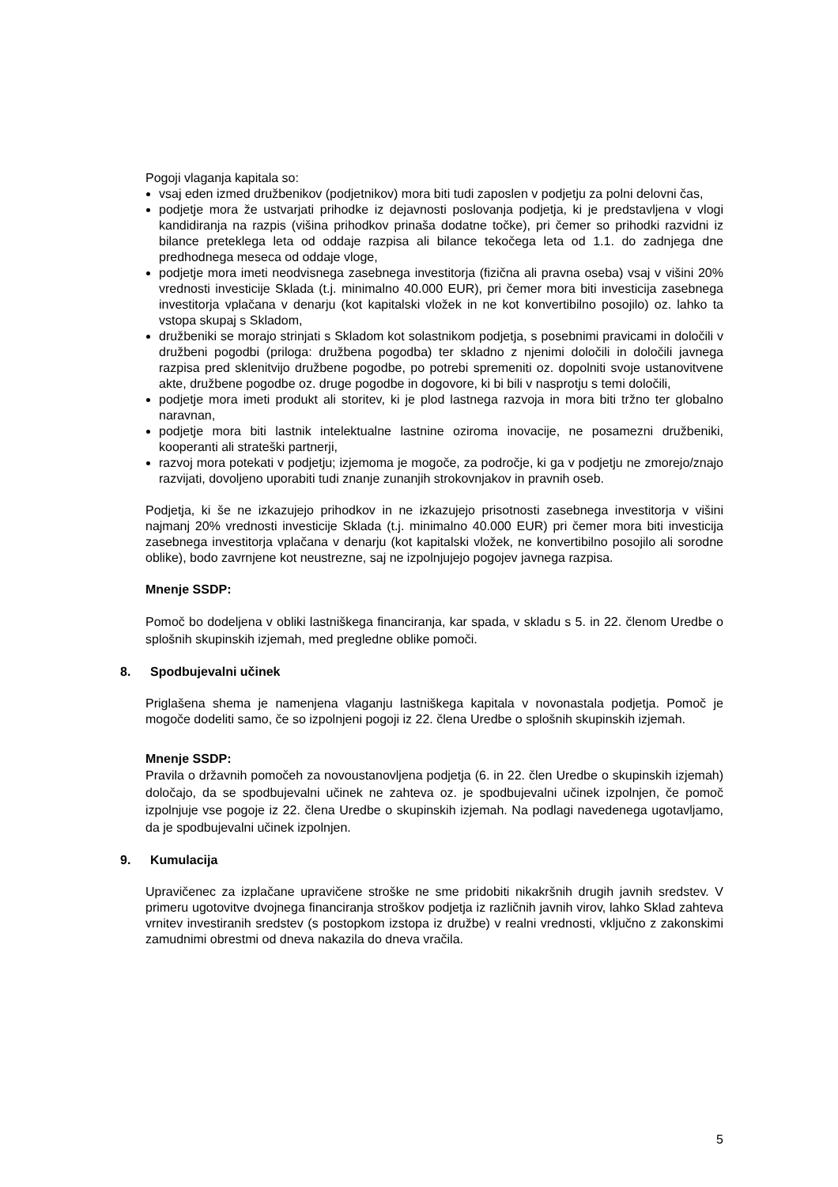Pogoji vlaganja kapitala so:
vsaj eden izmed družbenikov (podjetnikov) mora biti tudi zaposlen v podjetju za polni delovni čas,
podjetje mora že ustvarjati prihodke iz dejavnosti poslovanja podjetja, ki je predstavljena v vlogi kandidiranja na razpis (višina prihodkov prinaša dodatne točke), pri čemer so prihodki razvidni iz bilance preteklega leta od oddaje razpisa ali bilance tekočega leta od 1.1. do zadnjega dne predhodnega meseca od oddaje vloge,
podjetje mora imeti neodvisnega zasebnega investitorja (fizična ali pravna oseba) vsaj v višini 20% vrednosti investicije Sklada (t.j. minimalno 40.000 EUR), pri čemer mora biti investicija zasebnega investitorja vplačana v denarju (kot kapitalski vložek in ne kot konvertibilno posojilo) oz. lahko ta vstopa skupaj s Skladom,
družbeniki se morajo strinjati s Skladom kot solastnikom podjetja, s posebnimi pravicami in določili v družbeni pogodbi (priloga: družbena pogodba) ter skladno z njenimi določili in določili javnega razpisa pred sklenitvijo družbene pogodbe, po potrebi spremeniti oz. dopolniti svoje ustanovitvene akte, družbene pogodbe oz. druge pogodbe in dogovore, ki bi bili v nasprotju s temi določili,
podjetje mora imeti produkt ali storitev, ki je plod lastnega razvoja in mora biti tržno ter globalno naravnan,
podjetje mora biti lastnik intelektualne lastnine oziroma inovacije, ne posamezni družbeniki, kooperanti ali strateški partnerji,
razvoj mora potekati v podjetju; izjemoma je mogoče, za področje, ki ga v podjetju ne zmorejo/znajo razvijati, dovoljeno uporabiti tudi znanje zunanjih strokovnjakov in pravnih oseb.
Podjetja, ki še ne izkazujejo prihodkov in ne izkazujejo prisotnosti zasebnega investitorja v višini najmanj 20% vrednosti investicije Sklada (t.j. minimalno 40.000 EUR) pri čemer mora biti investicija zasebnega investitorja vplačana v denarju (kot kapitalski vložek, ne konvertibilno posojilo ali sorodne oblike), bodo zavrnjene kot neustrezne, saj ne izpolnjujejo pogojev javnega razpisa.
Mnenje SSDP:
Pomoč bo dodeljena v obliki lastniškega financiranja, kar spada, v skladu s 5. in 22. členom Uredbe o splošnih skupinskih izjemah, med pregledne oblike pomoči.
8. Spodbujevalni učinek
Priglašena shema je namenjena vlaganju lastniškega kapitala v novonastala podjetja. Pomoč je mogoče dodeliti samo, če so izpolnjeni pogoji iz 22. člena Uredbe o splošnih skupinskih izjemah.
Mnenje SSDP:
Pravila o državnih pomočeh za novoustanovljena podjetja (6. in 22. člen Uredbe o skupinskih izjemah) določajo, da se spodbujevalni učinek ne zahteva oz. je spodbujevalni učinek izpolnjen, če pomoč izpolnjuje vse pogoje iz 22. člena Uredbe o skupinskih izjemah. Na podlagi navedenega ugotavljamo, da je spodbujevalni učinek izpolnjen.
9. Kumulacija
Upravičenec za izplačane upravičene stroške ne sme pridobiti nikakršnih drugih javnih sredstev. V primeru ugotovitve dvojnega financiranja stroškov podjetja iz različnih javnih virov, lahko Sklad zahteva vrnitev investiranih sredstev (s postopkom izstopa iz družbe) v realni vrednosti, vključno z zakonskimi zamudnimi obrestmi od dneva nakazila do dneva vračila.
5